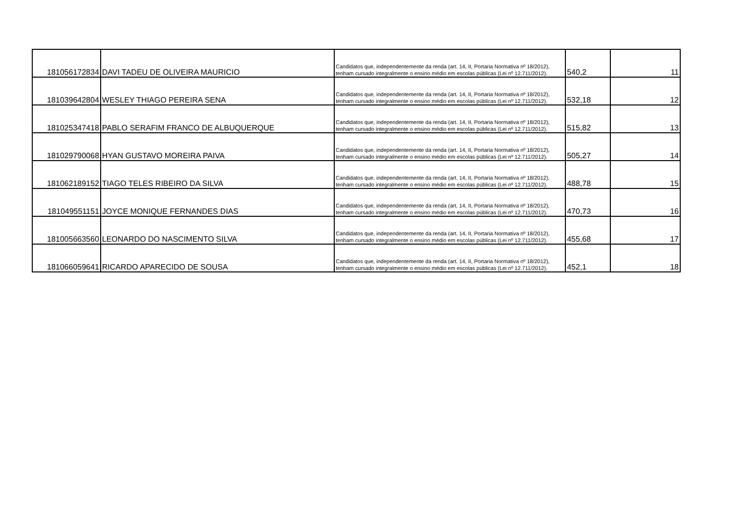| 181056172834 | DAVI TADEU DE OLIVEIRA MAURICIO | Candidatos que, independentemente da renda (art. 14, II, Portaria Normativa nº 18/2012), tenham cursado integralmente o ensino médio em escolas públicas (Lei nº 12.711/2012). | 540,2 | 11 |
| 181039642804 | WESLEY THIAGO PEREIRA SENA | Candidatos que, independentemente da renda (art. 14, II, Portaria Normativa nº 18/2012), tenham cursado integralmente o ensino médio em escolas públicas (Lei nº 12.711/2012). | 532,18 | 12 |
| 181025347418 | PABLO SERAFIM FRANCO DE ALBUQUERQUE | Candidatos que, independentemente da renda (art. 14, II, Portaria Normativa nº 18/2012), tenham cursado integralmente o ensino médio em escolas públicas (Lei nº 12.711/2012). | 515,82 | 13 |
| 181029790068 | HYAN GUSTAVO MOREIRA PAIVA | Candidatos que, independentemente da renda (art. 14, II, Portaria Normativa nº 18/2012), tenham cursado integralmente o ensino médio em escolas públicas (Lei nº 12.711/2012). | 505,27 | 14 |
| 181062189152 | TIAGO TELES RIBEIRO DA SILVA | Candidatos que, independentemente da renda (art. 14, II, Portaria Normativa nº 18/2012), tenham cursado integralmente o ensino médio em escolas públicas (Lei nº 12.711/2012). | 488,78 | 15 |
| 181049551151 | JOYCE MONIQUE FERNANDES DIAS | Candidatos que, independentemente da renda (art. 14, II, Portaria Normativa nº 18/2012), tenham cursado integralmente o ensino médio em escolas públicas (Lei nº 12.711/2012). | 470,73 | 16 |
| 181005663560 | LEONARDO DO NASCIMENTO SILVA | Candidatos que, independentemente da renda (art. 14, II, Portaria Normativa nº 18/2012), tenham cursado integralmente o ensino médio em escolas públicas (Lei nº 12.711/2012). | 455,68 | 17 |
| 181066059641 | RICARDO APARECIDO DE SOUSA | Candidatos que, independentemente da renda (art. 14, II, Portaria Normativa nº 18/2012), tenham cursado integralmente o ensino médio em escolas públicas (Lei nº 12.711/2012). | 452,1 | 18 |